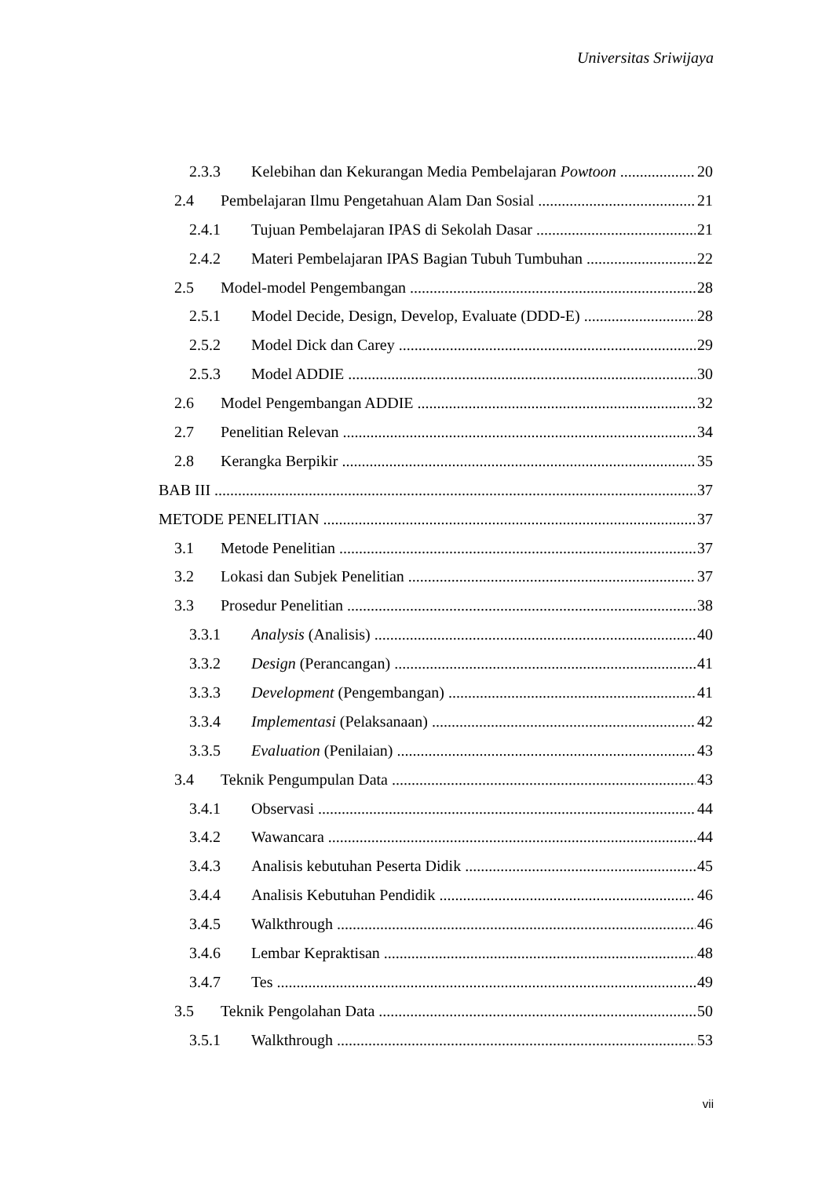Universitas Sriwijaya
2.3.3 Kelebihan dan Kekurangan Media Pembelajaran Powtoon 20
2.4 Pembelajaran Ilmu Pengetahuan Alam Dan Sosial 21
2.4.1 Tujuan Pembelajaran IPAS di Sekolah Dasar 21
2.4.2 Materi Pembelajaran IPAS Bagian Tubuh Tumbuhan 22
2.5 Model-model Pengembangan 28
2.5.1 Model Decide, Design, Develop, Evaluate (DDD-E) 28
2.5.2 Model Dick dan Carey 29
2.5.3 Model ADDIE 30
2.6 Model Pengembangan ADDIE 32
2.7 Penelitian Relevan 34
2.8 Kerangka Berpikir 35
BAB III 37
METODE PENELITIAN 37
3.1 Metode Penelitian 37
3.2 Lokasi dan Subjek Penelitian 37
3.3 Prosedur Penelitian 38
3.3.1 Analysis (Analisis) 40
3.3.2 Design (Perancangan) 41
3.3.3 Development (Pengembangan) 41
3.3.4 Implementasi (Pelaksanaan) 42
3.3.5 Evaluation (Penilaian) 43
3.4 Teknik Pengumpulan Data 43
3.4.1 Observasi 44
3.4.2 Wawancara 44
3.4.3 Analisis kebutuhan Peserta Didik 45
3.4.4 Analisis Kebutuhan Pendidik 46
3.4.5 Walkthrough 46
3.4.6 Lembar Kepraktisan 48
3.4.7 Tes 49
3.5 Teknik Pengolahan Data 50
3.5.1 Walkthrough 53
vii